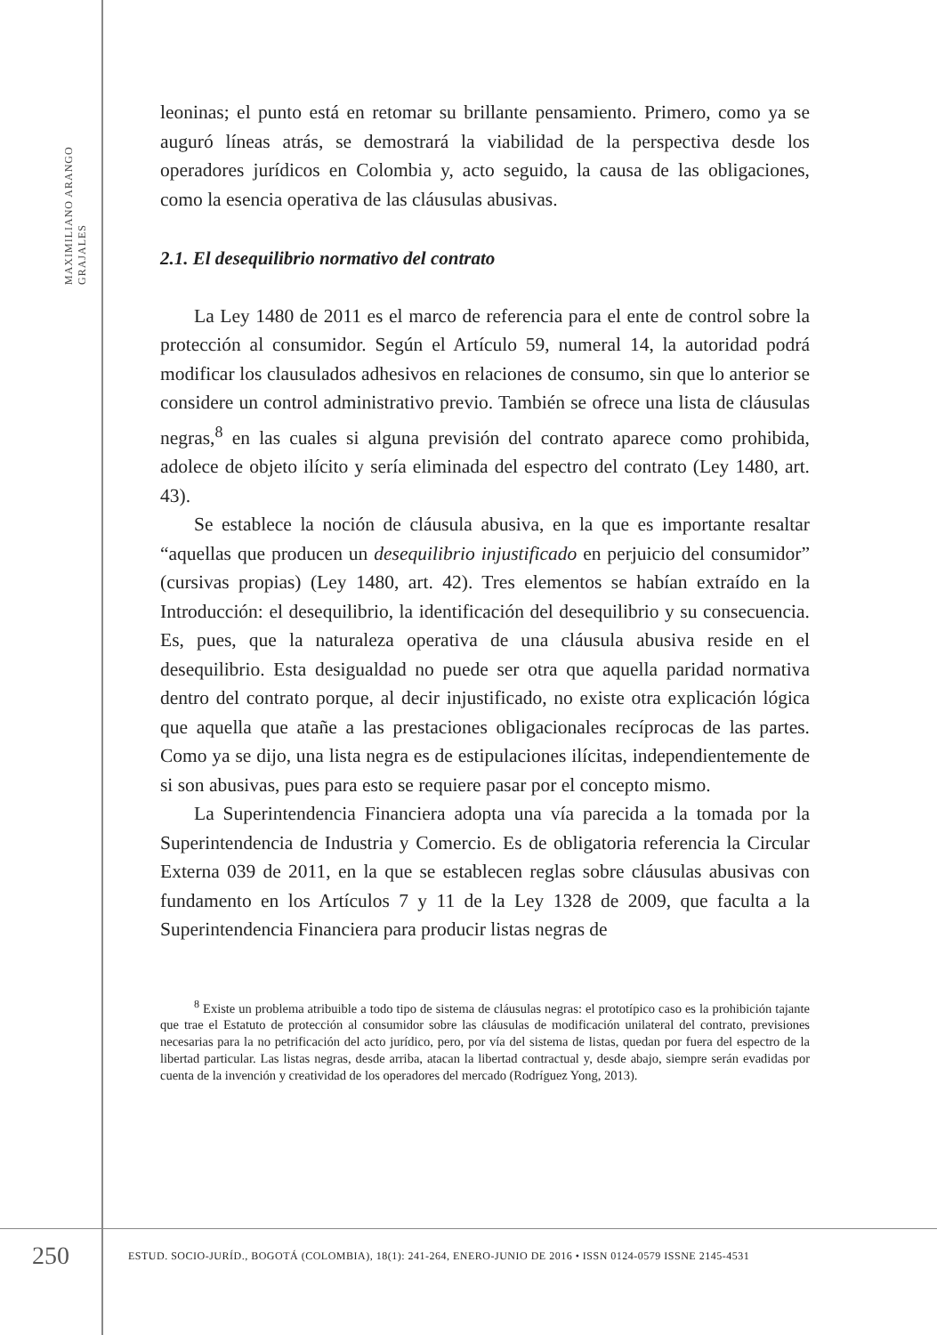MAXIMILIANO ARANGO GRAJALES
leoninas; el punto está en retomar su brillante pensamiento. Primero, como ya se auguró líneas atrás, se demostrará la viabilidad de la perspectiva desde los operadores jurídicos en Colombia y, acto seguido, la causa de las obligaciones, como la esencia operativa de las cláusulas abusivas.
2.1. El desequilibrio normativo del contrato
La Ley 1480 de 2011 es el marco de referencia para el ente de control sobre la protección al consumidor. Según el Artículo 59, numeral 14, la autoridad podrá modificar los clausulados adhesivos en relaciones de consumo, sin que lo anterior se considere un control administrativo previo. También se ofrece una lista de cláusulas negras,<sup>8</sup> en las cuales si alguna previsión del contrato aparece como prohibida, adolece de objeto ilícito y sería eliminada del espectro del contrato (Ley 1480, art. 43).
Se establece la noción de cláusula abusiva, en la que es importante resaltar “aquellas que producen un desequilibrio injustificado en perjuicio del consumidor” (cursivas propias) (Ley 1480, art. 42). Tres elementos se habían extraído en la Introducción: el desequilibrio, la identificación del desequilibrio y su consecuencia. Es, pues, que la naturaleza operativa de una cláusula abusiva reside en el desequilibrio. Esta desigualdad no puede ser otra que aquella paridad normativa dentro del contrato porque, al decir injustificado, no existe otra explicación lógica que aquella que atañe a las prestaciones obligacionales recíprocas de las partes. Como ya se dijo, una lista negra es de estipulaciones ilícitas, independientemente de si son abusivas, pues para esto se requiere pasar por el concepto mismo.
La Superintendencia Financiera adopta una vía parecida a la tomada por la Superintendencia de Industria y Comercio. Es de obligatoria referencia la Circular Externa 039 de 2011, en la que se establecen reglas sobre cláusulas abusivas con fundamento en los Artículos 7 y 11 de la Ley 1328 de 2009, que faculta a la Superintendencia Financiera para producir listas negras de
<sup>8</sup> Existe un problema atribuible a todo tipo de sistema de cláusulas negras: el prototípico caso es la prohibición tajante que trae el Estatuto de protección al consumidor sobre las cláusulas de modificación unilateral del contrato, previsiones necesarias para la no petrificación del acto jurídico, pero, por vía del sistema de listas, quedan por fuera del espectro de la libertad particular. Las listas negras, desde arriba, atacan la libertad contractual y, desde abajo, siempre serán evadidas por cuenta de la invención y creatividad de los operadores del mercado (Rodríguez Yong, 2013).
250
ESTUD. SOCIO-JURÍD., BOGOTÁ (COLOMBIA), 18(1): 241-264, ENERO-JUNIO DE 2016 • ISSN 0124-0579 ISSNE 2145-4531